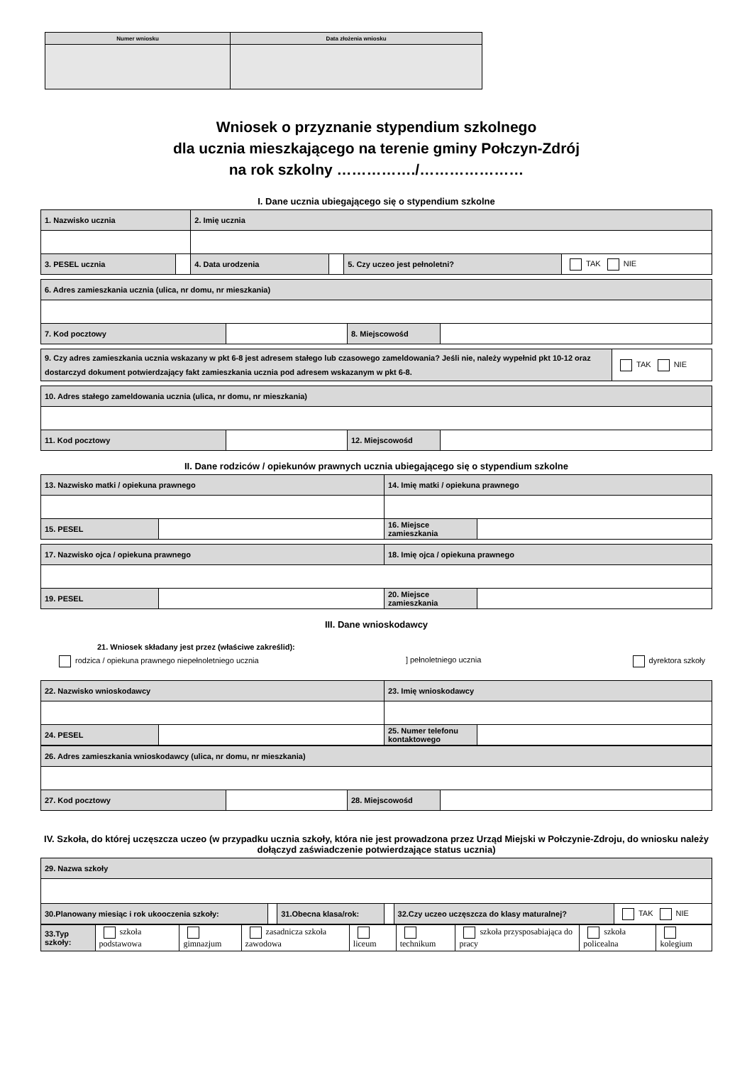| Numer wniosku | Data złożenia wniosku |
| --- | --- |
Wniosek o przyznanie stypendium szkolnego
dla ucznia mieszkającego na terenie gminy Połczyn-Zdrój
na rok szkolny ……………./…………………
I. Dane ucznia ubiegającego się o stypendium szkolne
| 1. Nazwisko ucznia | | 2. Imię ucznia | | | |
| 3. PESEL ucznia | | 4. Data urodzenia | | 5. Czy uczeo jest pełnoletni? | TAK NIE |
| 6. Adres zamieszkania ucznia (ulica, nr domu, nr mieszkania) | | | |
| 7. Kod pocztowy | | 8. Miejscowośd | |
| 9. Czy adres zamieszkania ucznia wskazany w pkt 6-8 jest adresem stałego lub czasowego zameldowania? Jeśli nie, należy wypełnid pkt 10-12 oraz dostarczyd dokument potwierdzający fakt zamieszkania ucznia pod adresem wskazanym w pkt 6-8. | TAK NIE |
| 10. Adres stałego zameldowania ucznia (ulica, nr domu, nr mieszkania) | | | |
| 11. Kod pocztowy | | 12. Miejscowośd | |
II. Dane rodziców / opiekunów prawnych ucznia ubiegającego się o stypendium szkolne
| 13. Nazwisko matki / opiekuna prawnego | | 14. Imię matki / opiekuna prawnego | |
| 15. PESEL | | 16. Miejsce zamieszkania | |
| 17. Nazwisko ojca / opiekuna prawnego | | 18. Imię ojca / opiekuna prawnego | |
| 19. PESEL | | 20. Miejsce zamieszkania | |
III. Dane wnioskodawcy
21. Wniosek składany jest przez (właściwe zakreślid):
rodzica / opiekuna prawnego niepełnoletniego ucznia] pełnoletniego ucznia dyrektora szkoły
| 22. Nazwisko wnioskodawcy | | 23. Imię wnioskodawcy | |
| 24. PESEL | | 25. Numer telefonu kontaktowego | |
| 26. Adres zamieszkania wnioskodawcy (ulica, nr domu, nr mieszkania) | | | |
| 27. Kod pocztowy | | 28. Miejscowośd | |
IV. Szkoła, do której uczęszcza uczeo (w przypadku ucznia szkoły, która nie jest prowadzona przez Urząd Miejski w Połczynie-Zdroju, do wniosku należy dołączyd zaświadczenie potwierdzające status ucznia)
| 29. Nazwa szkoły | | | | | |
| 30.Planowany miesiąc i rok ukooczenia szkoły: | | 31.Obecna klasa/rok: | | 32.Czy uczeo uczęszcza do klasy maturalnej? | TAK NIE |
| 33.Typ szkoły: | szkoła podstawowa | gimnazjum | zasadnicza szkoła zawodowa | liceum | technikum | szkoła przysposabiająca do pracy | szkoła policealna | kolegium |